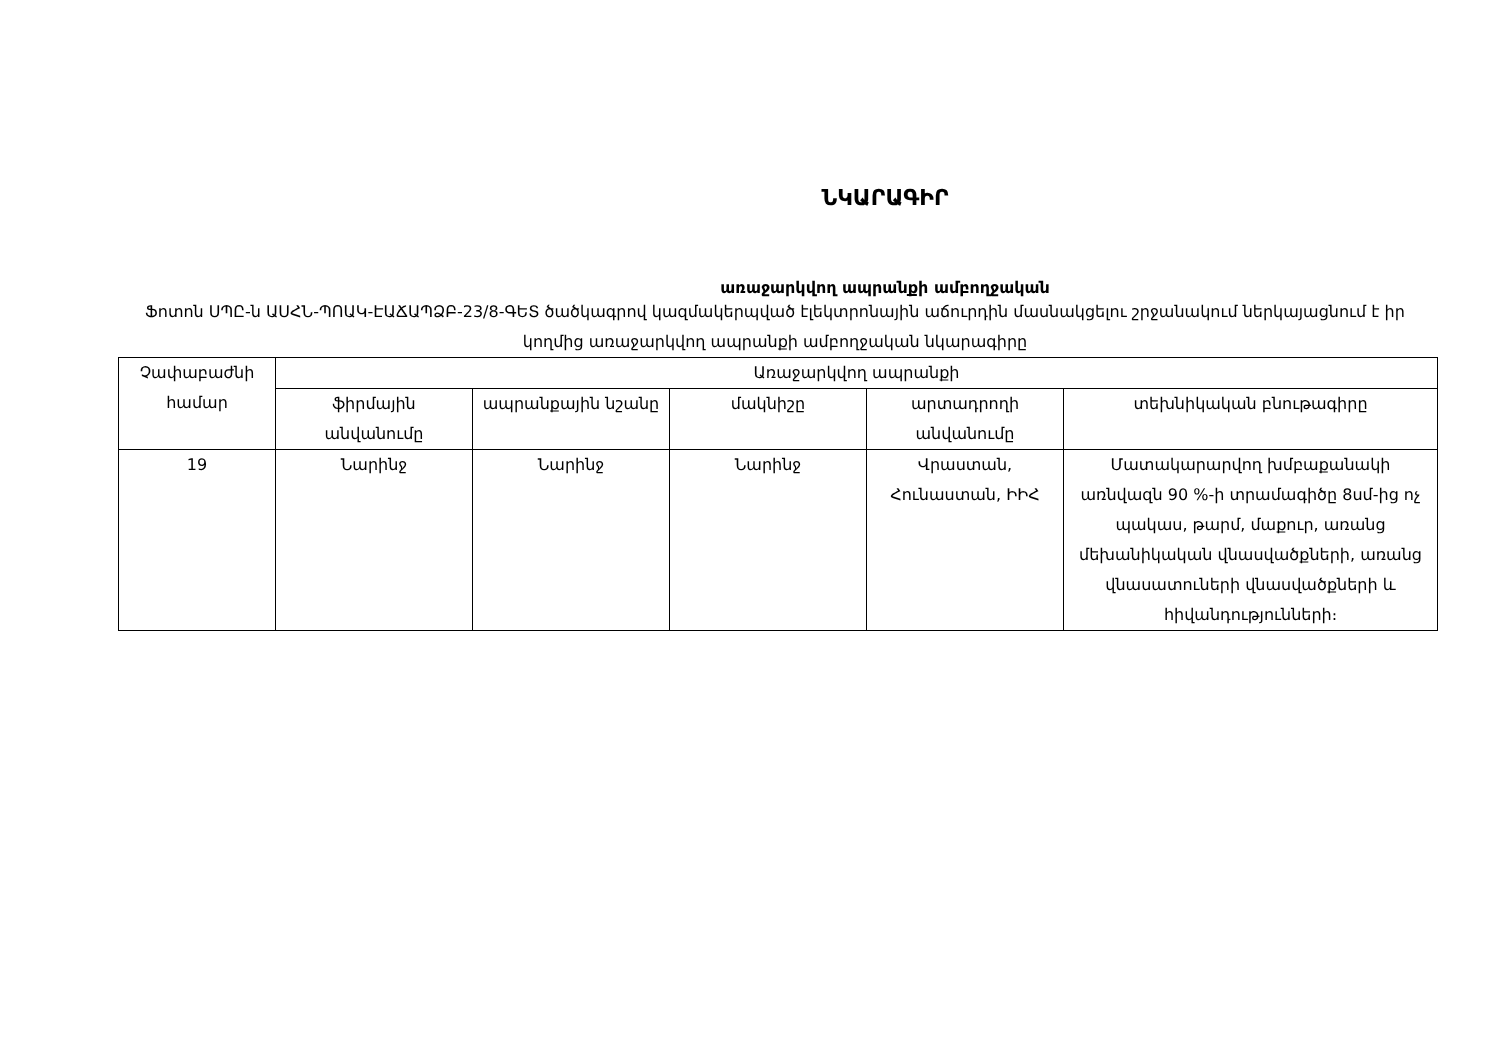ՆԿԱՐԱԳԻՐ
առաջարկվող ապրանքի ամբողջական
Ֆոտոն ՍՊԸ-ն ԱՍՀՆ-ՊՈԱԿ-ԷԱՃԱՊՁԲ-23/8-ԳԵՏ ծածկագրով կազմակերպված էլեկտրոնային աճուրդին մասնակցելու շրջանակում ներկայացնում է իր կողմից առաջարկվող ապրանքի ամբողջական նկարագիրը
| Չափաբաժնի համար | Առաջարկվող ապրանքի | | | | |
| --- | --- | --- | --- | --- | --- |
| | ֆիրմային անվանումը | ապրանքային նշանը | մակնիշը | արտադրողի անվանումը | տեխնիկական բնութագիրը |
| 19 | Նարինջ | Նարինջ | Նարինջ | Վրաստան, Հունաստան, ԻԻՀ | Մատակարարվող խմբաքանակի առնվազն 90 %-ի տրամագիծը 8սմ-ից ոչ պակաս, թարմ, մաքուր, առանց մեխանիկական վնասվածքների, առանց վնասատուների վնասվածքների և հիվանդությունների։ |